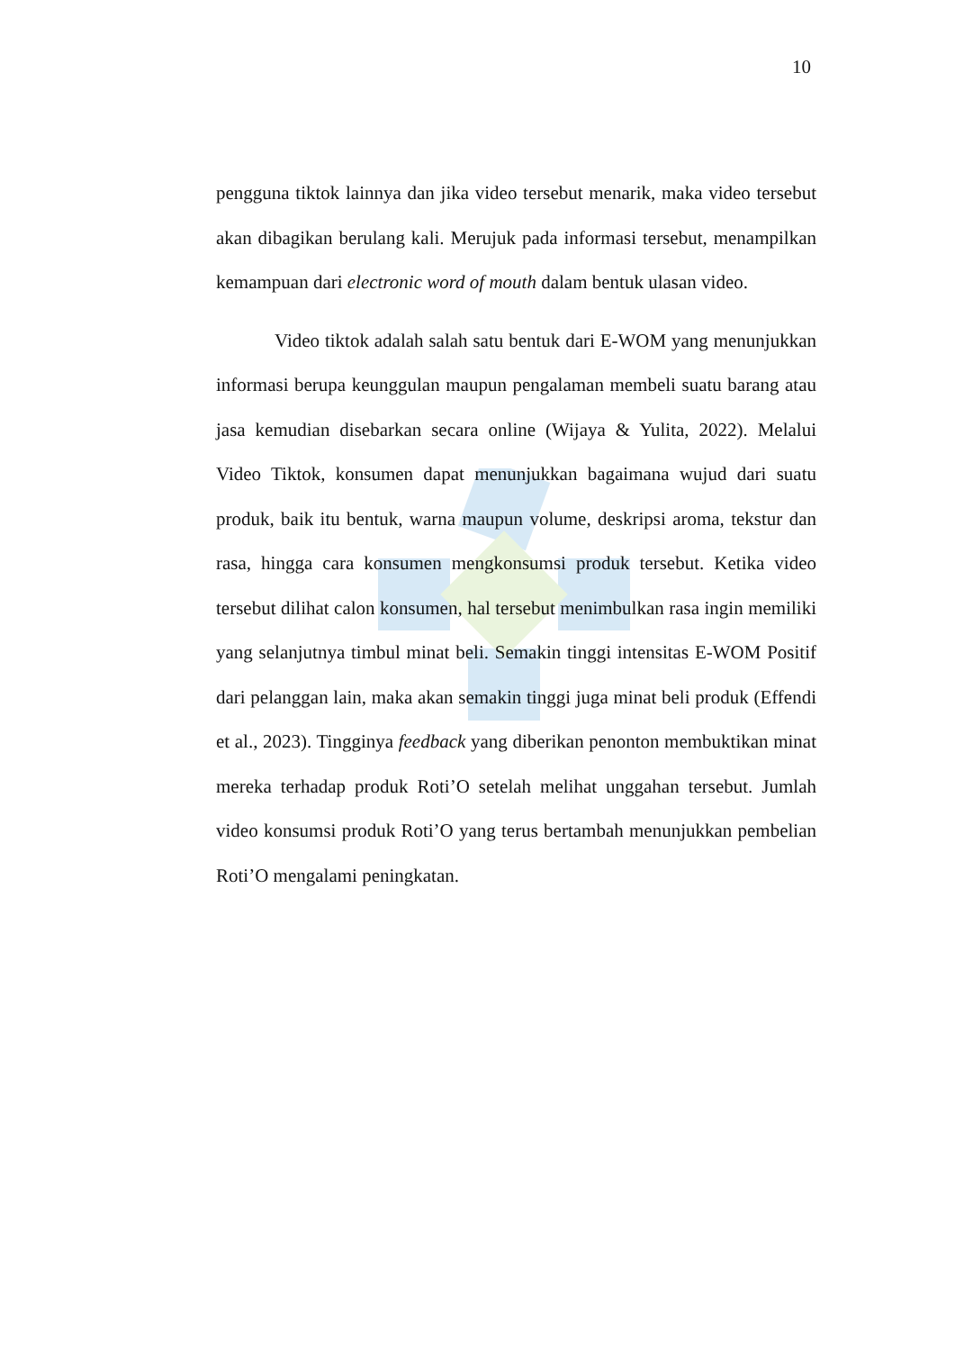10
pengguna tiktok lainnya dan jika video tersebut menarik, maka video tersebut akan dibagikan berulang kali. Merujuk pada informasi tersebut, menampilkan kemampuan dari electronic word of mouth dalam bentuk ulasan video.
Video tiktok adalah salah satu bentuk dari E-WOM yang menunjukkan informasi berupa keunggulan maupun pengalaman membeli suatu barang atau jasa kemudian disebarkan secara online (Wijaya & Yulita, 2022). Melalui Video Tiktok, konsumen dapat menunjukkan bagaimana wujud dari suatu produk, baik itu bentuk, warna maupun volume, deskripsi aroma, tekstur dan rasa, hingga cara konsumen mengkonsumsi produk tersebut. Ketika video tersebut dilihat calon konsumen, hal tersebut menimbulkan rasa ingin memiliki yang selanjutnya timbul minat beli. Semakin tinggi intensitas E-WOM Positif dari pelanggan lain, maka akan semakin tinggi juga minat beli produk (Effendi et al., 2023). Tingginya feedback yang diberikan penonton membuktikan minat mereka terhadap produk Roti’O setelah melihat unggahan tersebut. Jumlah video konsumsi produk Roti’O yang terus bertambah menunjukkan pembelian Roti’O mengalami peningkatan.